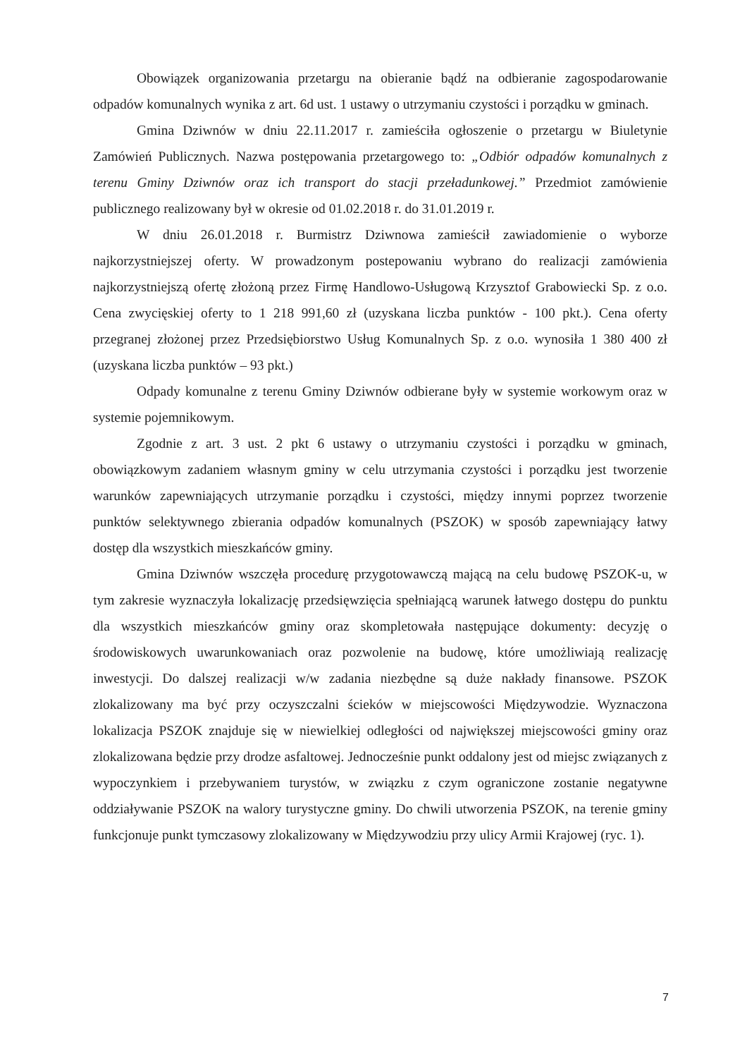Obowiązek organizowania przetargu na obieranie bądź na odbieranie zagospodarowanie odpadów komunalnych wynika z art. 6d ust. 1 ustawy o utrzymaniu czystości i porządku w gminach.
Gmina Dziwnów w dniu 22.11.2017 r. zamieściła ogłoszenie o przetargu w Biuletynie Zamówień Publicznych. Nazwa postępowania przetargowego to: „Odbiór odpadów komunalnych z terenu Gminy Dziwnów oraz ich transport do stacji przeładunkowej.” Przedmiot zamówienie publicznego realizowany był w okresie od 01.02.2018 r. do 31.01.2019 r.
W dniu 26.01.2018 r. Burmistrz Dziwnowa zamieścił zawiadomienie o wyborze najkorzystniejszej oferty. W prowadzonym postepowaniu wybrano do realizacji zamówienia najkorzystniejszą ofertę złożoną przez Firmę Handlowo-Usługową Krzysztof Grabowiecki Sp. z o.o. Cena zwycięskiej oferty to 1 218 991,60 zł (uzyskana liczba punktów - 100 pkt.). Cena oferty przegranej złożonej przez Przedsiębiorstwo Usług Komunalnych Sp. z o.o. wynosiła 1 380 400 zł (uzyskana liczba punktów – 93 pkt.)
Odpady komunalne z terenu Gminy Dziwnów odbierane były w systemie workowym oraz w systemie pojemnikowym.
Zgodnie z art. 3 ust. 2 pkt 6 ustawy o utrzymaniu czystości i porządku w gminach, obowiązkowym zadaniem własnym gminy w celu utrzymania czystości i porządku jest tworzenie warunków zapewniających utrzymanie porządku i czystości, między innymi poprzez tworzenie punktów selektywnego zbierania odpadów komunalnych (PSZOK) w sposób zapewniający łatwy dostęp dla wszystkich mieszkańców gminy.
Gmina Dziwnów wszczęła procedurę przygotowawczą mającą na celu budowę PSZOK-u, w tym zakresie wyznaczyła lokalizację przedsięwzięcia spełniającą warunek łatwego dostępu do punktu dla wszystkich mieszkańców gminy oraz skompletowała następujące dokumenty: decyzję o środowiskowych uwarunkowaniach oraz pozwolenie na budowę, które umożliwiają realizację inwestycji. Do dalszej realizacji w/w zadania niezbędne są duże nakłady finansowe. PSZOK zlokalizowany ma być przy oczyszczalni ścieków w miejscowości Międzywodzie. Wyznaczona lokalizacja PSZOK znajduje się w niewielkiej odległości od największej miejscowości gminy oraz zlokalizowana będzie przy drodze asfaltowej. Jednocześnie punkt oddalony jest od miejsc związanych z wypoczynkiem i przebywaniem turystów, w związku z czym ograniczone zostanie negatywne oddziaływanie PSZOK na walory turystyczne gminy. Do chwili utworzenia PSZOK, na terenie gminy funkcjonuje punkt tymczasowy zlokalizowany w Międzywodziu przy ulicy Armii Krajowej (ryc. 1).
7